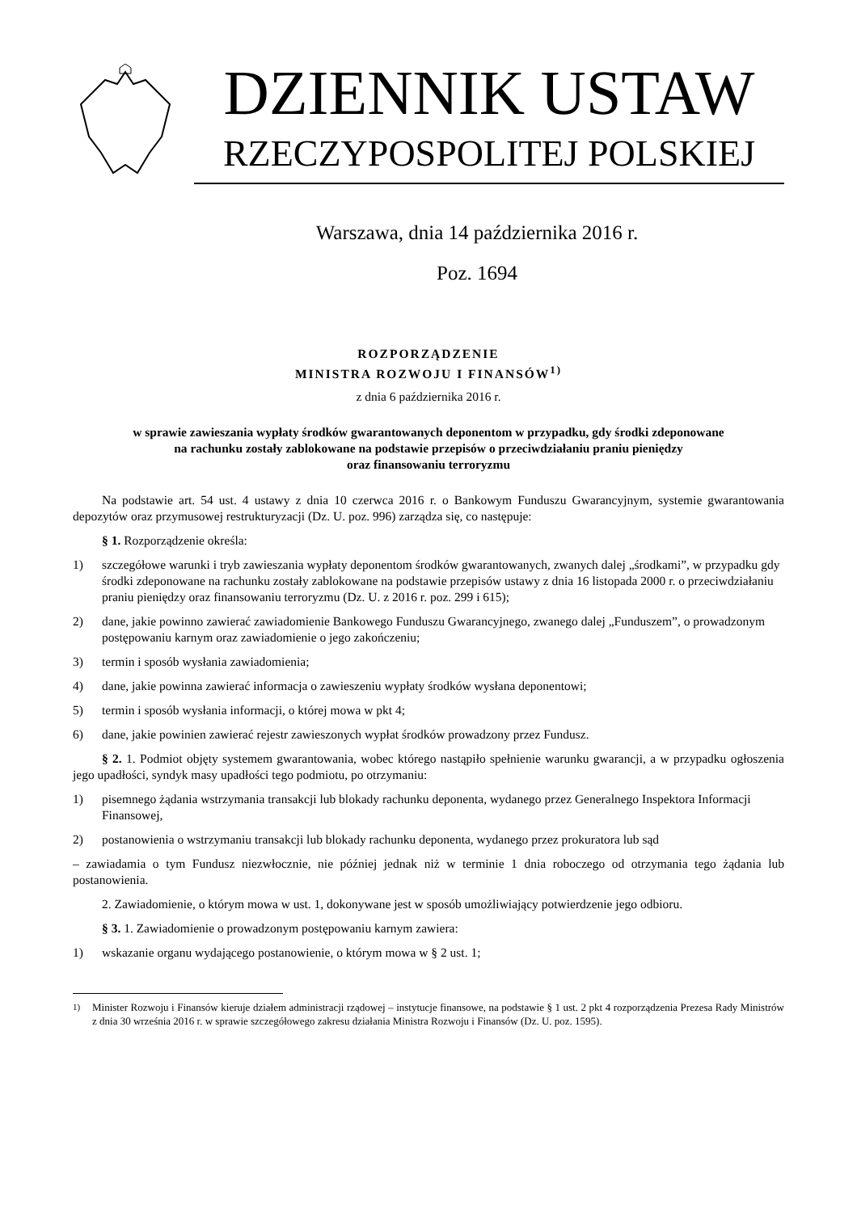DZIENNIK USTAW
RZECZYPOSPOLITEJ POLSKIEJ
Warszawa, dnia 14 października 2016 r.
Poz. 1694
ROZPORZĄDZENIE
MINISTRA ROZWOJU I FINANSÓW<sup>1)</sup>
z dnia 6 października 2016 r.
w sprawie zawieszania wypłaty środków gwarantowanych deponentom w przypadku, gdy środki zdeponowane
na rachunku zostały zablokowane na podstawie przepisów o przeciwdziałaniu praniu pieniędzy
oraz finansowaniu terroryzmu
Na podstawie art. 54 ust. 4 ustawy z dnia 10 czerwca 2016 r. o Bankowym Funduszu Gwarancyjnym, systemie gwarantowania depozytów oraz przymusowej restrukturyzacji (Dz. U. poz. 996) zarządza się, co następuje:
§ 1. Rozporządzenie określa:
1) szczegółowe warunki i tryb zawieszania wypłaty deponentom środków gwarantowanych, zwanych dalej „środkami”, w przypadku gdy środki zdeponowane na rachunku zostały zablokowane na podstawie przepisów ustawy z dnia 16 listopada 2000 r. o przeciwdziałaniu praniu pieniędzy oraz finansowaniu terroryzmu (Dz. U. z 2016 r. poz. 299 i 615);
2) dane, jakie powinno zawierać zawiadomienie Bankowego Funduszu Gwarancyjnego, zwanego dalej „Funduszem”, o prowadzonym postępowaniu karnym oraz zawiadomienie o jego zakończeniu;
3) termin i sposób wysłania zawiadomienia;
4) dane, jakie powinna zawierać informacja o zawieszeniu wypłaty środków wysłana deponentowi;
5) termin i sposób wysłania informacji, o której mowa w pkt 4;
6) dane, jakie powinien zawierać rejestr zawieszonych wypłat środków prowadzony przez Fundusz.
§ 2. 1. Podmiot objęty systemem gwarantowania, wobec którego nastąpiło spełnienie warunku gwarancji, a w przypadku ogłoszenia jego upadłości, syndyk masy upadłości tego podmiotu, po otrzymaniu:
1) pisemnego żądania wstrzymania transakcji lub blokady rachunku deponenta, wydanego przez Generalnego Inspektora Informacji Finansowej,
2) postanowienia o wstrzymaniu transakcji lub blokady rachunku deponenta, wydanego przez prokuratora lub sąd
– zawiadamia o tym Fundusz niezwłocznie, nie później jednak niż w terminie 1 dnia roboczego od otrzymania tego żądania lub postanowienia.
2. Zawiadomienie, o którym mowa w ust. 1, dokonywane jest w sposób umożliwiający potwierdzenie jego odbioru.
§ 3. 1. Zawiadomienie o prowadzonym postępowaniu karnym zawiera:
1) wskazanie organu wydającego postanowienie, o którym mowa w § 2 ust. 1;
<sup>1)</sup> Minister Rozwoju i Finansów kieruje działem administracji rządowej – instytucje finansowe, na podstawie § 1 ust. 2 pkt 4 rozporządzenia Prezesa Rady Ministrów z dnia 30 września 2016 r. w sprawie szczegółowego zakresu działania Ministra Rozwoju i Finansów (Dz. U. poz. 1595).